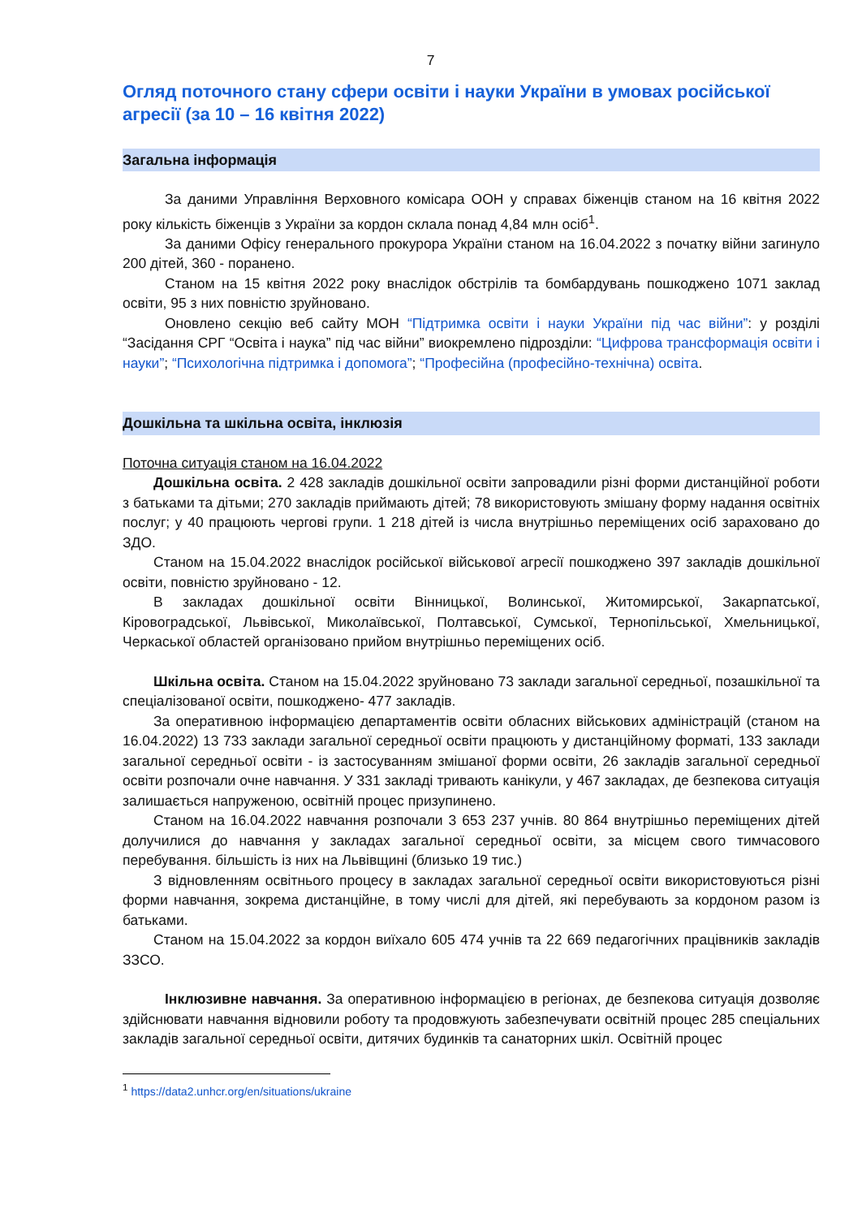7
Огляд поточного стану сфери освіти і науки України в умовах російської агресії (за 10 – 16 квітня 2022)
Загальна інформація
За даними Управління Верховного комісара ООН у справах біженців станом на 16 квітня 2022 року кількість біженців з України за кордон склала понад 4,84 млн осіб<sup>1</sup>.
За даними Офісу генерального прокурора України станом на 16.04.2022 з початку війни загинуло 200 дітей, 360 - поранено.
Станом на 15 квітня 2022 року внаслідок обстрілів та бомбардувань пошкоджено 1071 заклад освіти, 95 з них повністю зруйновано.
Оновлено секцію веб сайту МОН “Підтримка освіти і науки України під час війни”: у розділі “Засідання СРГ “Освіта і наука” під час війни” виокремлено підрозділи: “Цифрова трансформація освіти і науки”; “Психологічна підтримка і допомога”; “Професійна (професійно-технічна) освіта.
Дошкільна та шкільна освіта, інклюзія
Поточна ситуація станом на 16.04.2022
Дошкільна освіта. 2 428 закладів дошкільної освіти запровадили різні форми дистанційної роботи з батьками та дітьми; 270 закладів приймають дітей; 78 використовують змішану форму надання освітніх послуг; у 40 працюють чергові групи. 1 218 дітей із числа внутрішньо переміщених осіб зараховано до ЗДО.
Станом на 15.04.2022 внаслідок російської військової агресії пошкоджено 397 закладів дошкільної освіти, повністю зруйновано - 12.
В закладах дошкільної освіти Вінницької, Волинської, Житомирської, Закарпатської, Кіровоградської, Львівської, Миколаївської, Полтавської, Сумської, Тернопільської, Хмельницької, Черкаської областей організовано прийом внутрішньо переміщених осіб.
Шкільна освіта. Станом на 15.04.2022 зруйновано 73 заклади загальної середньої, позашкільної та спеціалізованої освіти, пошкоджено- 477 закладів.
За оперативною інформацією департаментів освіти обласних військових адміністрацій (станом на 16.04.2022) 13 733 заклади загальної середньої освіти працюють у дистанційному форматі, 133 заклади загальної середньої освіти - із застосуванням змішаної форми освіти, 26 закладів загальної середньої освіти розпочали очне навчання. У 331 закладі тривають канікули, у 467 закладах, де безпекова ситуація залишається напруженою, освітній процес призупинено.
Станом на 16.04.2022 навчання розпочали 3 653 237 учнів. 80 864 внутрішньо переміщених дітей долучилися до навчання у закладах загальної середньої освіти, за місцем свого тимчасового перебування. більшість із них на Львівщині (близько 19 тис.)
З відновленням освітнього процесу в закладах загальної середньої освіти використовуються різні форми навчання, зокрема дистанційне, в тому числі для дітей, які перебувають за кордоном разом із батьками.
Станом на 15.04.2022 за кордон виїхало 605 474 учнів та 22 669 педагогічних працівників закладів ЗЗСО.
Інклюзивне навчання. За оперативною інформацією в регіонах, де безпекова ситуація дозволяє здійснювати навчання відновили роботу та продовжують забезпечувати освітній процес 285 спеціальних закладів загальної середньої освіти, дитячих будинків та санаторних шкіл. Освітній процес
<sup>1</sup> https://data2.unhcr.org/en/situations/ukraine